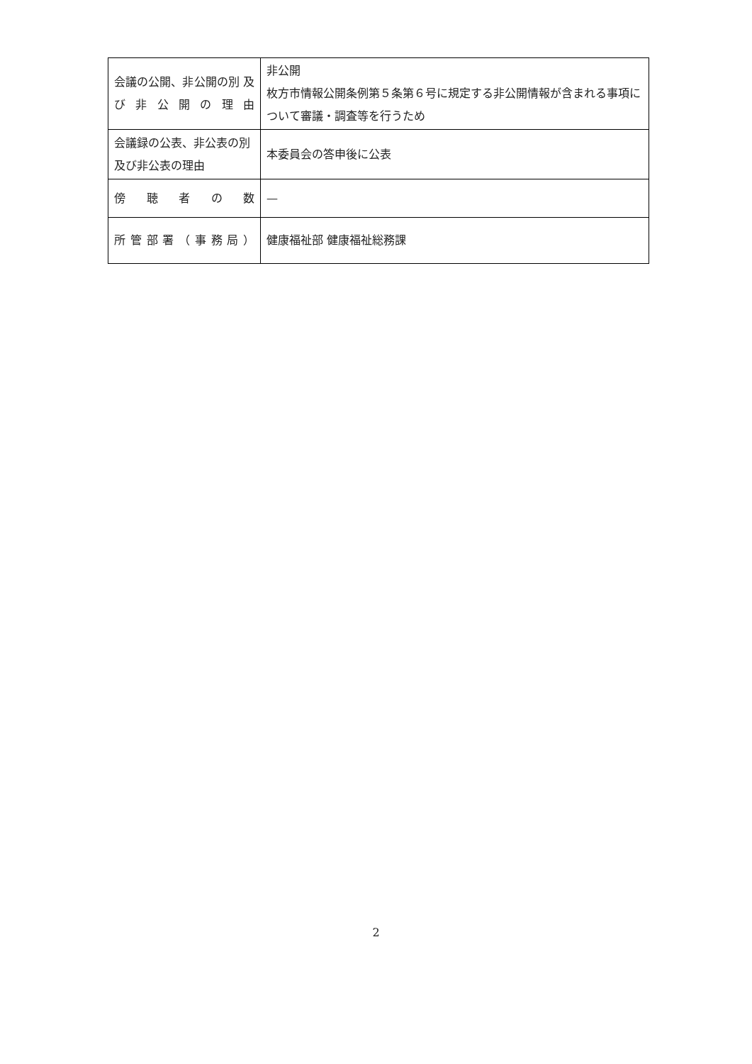| 会議の公開、非公開の別 及び非公開の理由 | 非公開 枚方市情報公開条例第５条第６号に規定する非公開情報が含まれる事項について審議・調査等を行うため |
| 会議録の公表、非公表の別及び非公表の理由 | 本委員会の答申後に公表 |
| 傍 聴 者 の 数 | — |
| 所 管 部 署 （ 事 務 局 ） | 健康福祉部 健康福祉総務課 |
2